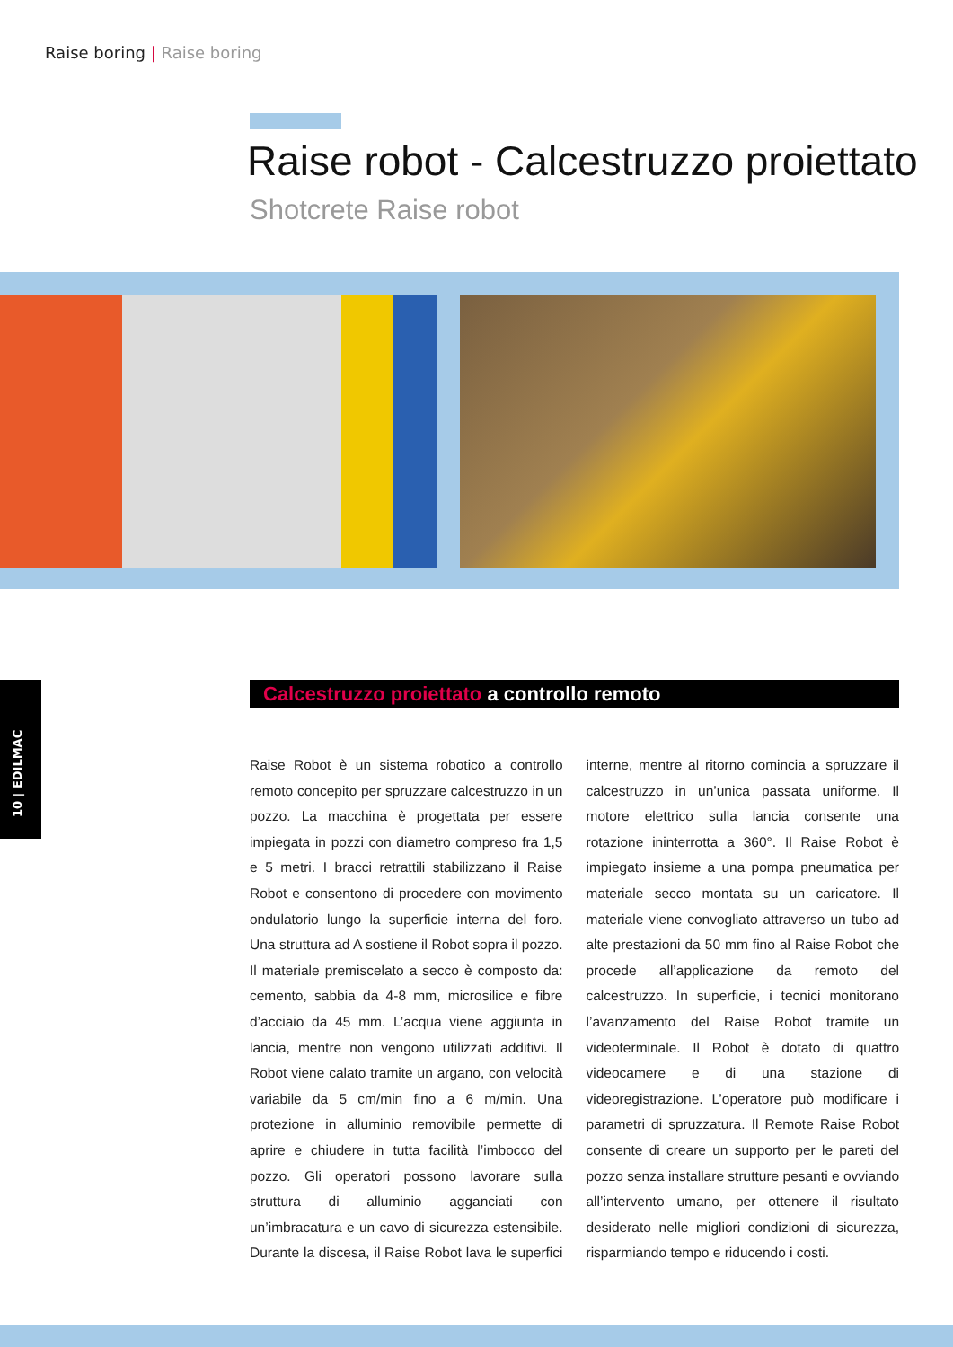Raise boring | Raise boring
Raise robot - Calcestruzzo proiettato
Shotcrete Raise robot
10 | EDILMAC
Calcestruzzo proiettato a controllo remoto
Raise Robot è un sistema robotico a controllo remoto concepito per spruzzare calcestruzzo in un pozzo. La macchina è progettata per essere impiegata in pozzi con diametro compreso fra 1,5 e 5 metri. I bracci retrattili stabilizzano il Raise Robot e consentono di procedere con movimento ondulatorio lungo la superficie interna del foro. Una struttura ad A sostiene il Robot sopra il pozzo. Il materiale premiscelato a secco è composto da: cemento, sabbia da 4-8 mm, microsilice e fibre d’acciaio da 45 mm. L’acqua viene aggiunta in lancia, mentre non vengono utilizzati additivi. Il Robot viene calato tramite un argano, con velocità variabile da 5 cm/min fino a 6 m/min. Una protezione in alluminio removibile permette di aprire e chiudere in tutta facilità l’imbocco del pozzo. Gli operatori possono lavorare sulla struttura di alluminio agganciati con un’imbracatura e un cavo di sicurezza estensibile. Durante la discesa, il Raise Robot lava le superfici interne, mentre al ritorno comincia a spruzzare il calcestruzzo in un’unica passata uniforme. Il motore elettrico sulla lancia consente una rotazione ininterrotta a 360°. Il Raise Robot è impiegato insieme a una pompa pneumatica per materiale secco montata su un caricatore. Il materiale viene convogliato attraverso un tubo ad alte prestazioni da 50 mm fino al Raise Robot che procede all’applicazione da remoto del calcestruzzo. In superficie, i tecnici monitorano l’avanzamento del Raise Robot tramite un videoterminale. Il Robot è dotato di quattro videocamere e di una stazione di videoregistrazione. L’operatore può modificare i parametri di spruzzatura. Il Remote Raise Robot consente di creare un supporto per le pareti del pozzo senza installare strutture pesanti e ovviando all’intervento umano, per ottenere il risultato desiderato nelle migliori condizioni di sicurezza, risparmiando tempo e riducendo i costi.